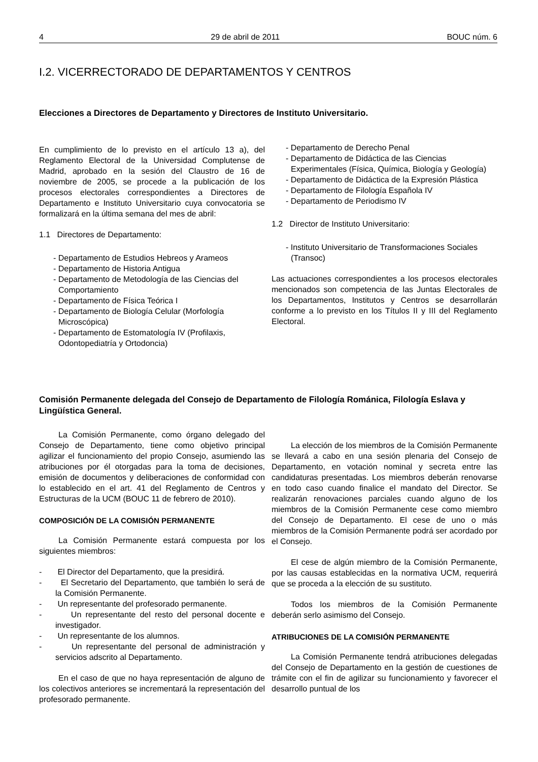4 29 de abril de 2011 BOUC núm. 6
I.2. VICERRECTORADO DE DEPARTAMENTOS Y CENTROS
Elecciones a Directores de Departamento y Directores de Instituto Universitario.
En cumplimiento de lo previsto en el artículo 13 a), del Reglamento Electoral de la Universidad Complutense de Madrid, aprobado en la sesión del Claustro de 16 de noviembre de 2005, se procede a la publicación de los procesos electorales correspondientes a Directores de Departamento e Instituto Universitario cuya convocatoria se formalizará en la última semana del mes de abril:
1.1 Directores de Departamento:
- Departamento de Estudios Hebreos y Arameos
- Departamento de Historia Antigua
- Departamento de Metodología de las Ciencias del Comportamiento
- Departamento de Física Teórica I
- Departamento de Biología Celular (Morfología Microscópica)
- Departamento de Estomatología IV (Profilaxis, Odontopediatría y Ortodoncia)
- Departamento de Derecho Penal
- Departamento de Didáctica de las Ciencias Experimentales (Física, Química, Biología y Geología)
- Departamento de Didáctica de la Expresión Plástica
- Departamento de Filología Española IV
- Departamento de Periodismo IV
1.2 Director de Instituto Universitario:
- Instituto Universitario de Transformaciones Sociales (Transoc)
Las actuaciones correspondientes a los procesos electorales mencionados son competencia de las Juntas Electorales de los Departamentos, Institutos y Centros se desarrollarán conforme a lo previsto en los Títulos II y III del Reglamento Electoral.
Comisión Permanente delegada del Consejo de Departamento de Filología Románica, Filología Eslava y Lingüística General.
La Comisión Permanente, como órgano delegado del Consejo de Departamento, tiene como objetivo principal agilizar el funcionamiento del propio Consejo, asumiendo las atribuciones por él otorgadas para la toma de decisiones, emisión de documentos y deliberaciones de conformidad con lo establecido en el art. 41 del Reglamento de Centros y Estructuras de la UCM (BOUC 11 de febrero de 2010).
COMPOSICIÓN DE LA COMISIÓN PERMANENTE
La Comisión Permanente estará compuesta por los siguientes miembros:
- El Director del Departamento, que la presidirá.
- El Secretario del Departamento, que también lo será de la Comisión Permanente.
- Un representante del profesorado permanente.
- Un representante del resto del personal docente e investigador.
- Un representante de los alumnos.
- Un representante del personal de administración y servicios adscrito al Departamento.
En el caso de que no haya representación de alguno de los colectivos anteriores se incrementará la representación del profesorado permanente.
La elección de los miembros de la Comisión Permanente se llevará a cabo en una sesión plenaria del Consejo de Departamento, en votación nominal y secreta entre las candidaturas presentadas. Los miembros deberán renovarse en todo caso cuando finalice el mandato del Director. Se realizarán renovaciones parciales cuando alguno de los miembros de la Comisión Permanente cese como miembro del Consejo de Departamento. El cese de uno o más miembros de la Comisión Permanente podrá ser acordado por el Consejo.
El cese de algún miembro de la Comisión Permanente, por las causas establecidas en la normativa UCM, requerirá que se proceda a la elección de su sustituto.
Todos los miembros de la Comisión Permanente deberán serlo asimismo del Consejo.
ATRIBUCIONES DE LA COMISIÓN PERMANENTE
La Comisión Permanente tendrá atribuciones delegadas del Consejo de Departamento en la gestión de cuestiones de trámite con el fin de agilizar su funcionamiento y favorecer el desarrollo puntual de los